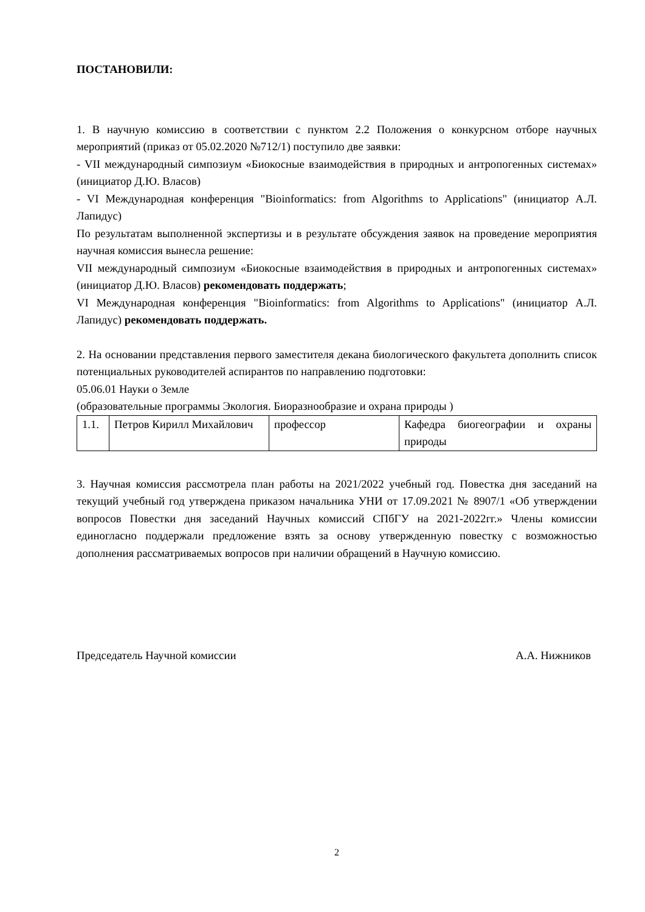ПОСТАНОВИЛИ:
1. В научную комиссию в соответствии с пунктом 2.2 Положения о конкурсном отборе научных мероприятий (приказ от 05.02.2020 №712/1) поступило две заявки:
- VII международный симпозиум «Биокосные взаимодействия в природных и антропогенных системах» (инициатор Д.Ю. Власов)
- VI Международная конференция "Bioinformatics: from Algorithms to Applications" (инициатор А.Л. Лапидус)
По результатам выполненной экспертизы и в результате обсуждения заявок на проведение мероприятия научная комиссия вынесла решение:
VII международный симпозиум «Биокосные взаимодействия в природных и антропогенных системах» (инициатор Д.Ю. Власов) рекомендовать поддержать;
VI Международная конференция "Bioinformatics: from Algorithms to Applications" (инициатор А.Л. Лапидус) рекомендовать поддержать.
2. На основании представления первого заместителя декана биологического факультета дополнить список потенциальных руководителей аспирантов по направлению подготовки:
05.06.01 Науки о Земле
(образовательные программы Экология. Биоразнообразие и охрана природы )
| 1.1. | Петров Кирилл Михайлович | профессор | Кафедра биогеографии и охраны природы |
3. Научная комиссия рассмотрела план работы на 2021/2022 учебный год. Повестка дня заседаний на текущий учебный год утверждена приказом начальника УНИ от 17.09.2021 № 8907/1 «Об утверждении вопросов Повестки дня заседаний Научных комиссий СПбГУ на 2021-2022гг.» Члены комиссии единогласно поддержали предложение взять за основу утвержденную повестку с возможностью дополнения рассматриваемых вопросов при наличии обращений в Научную комиссию.
Председатель Научной комиссии А.А. Нижников
2